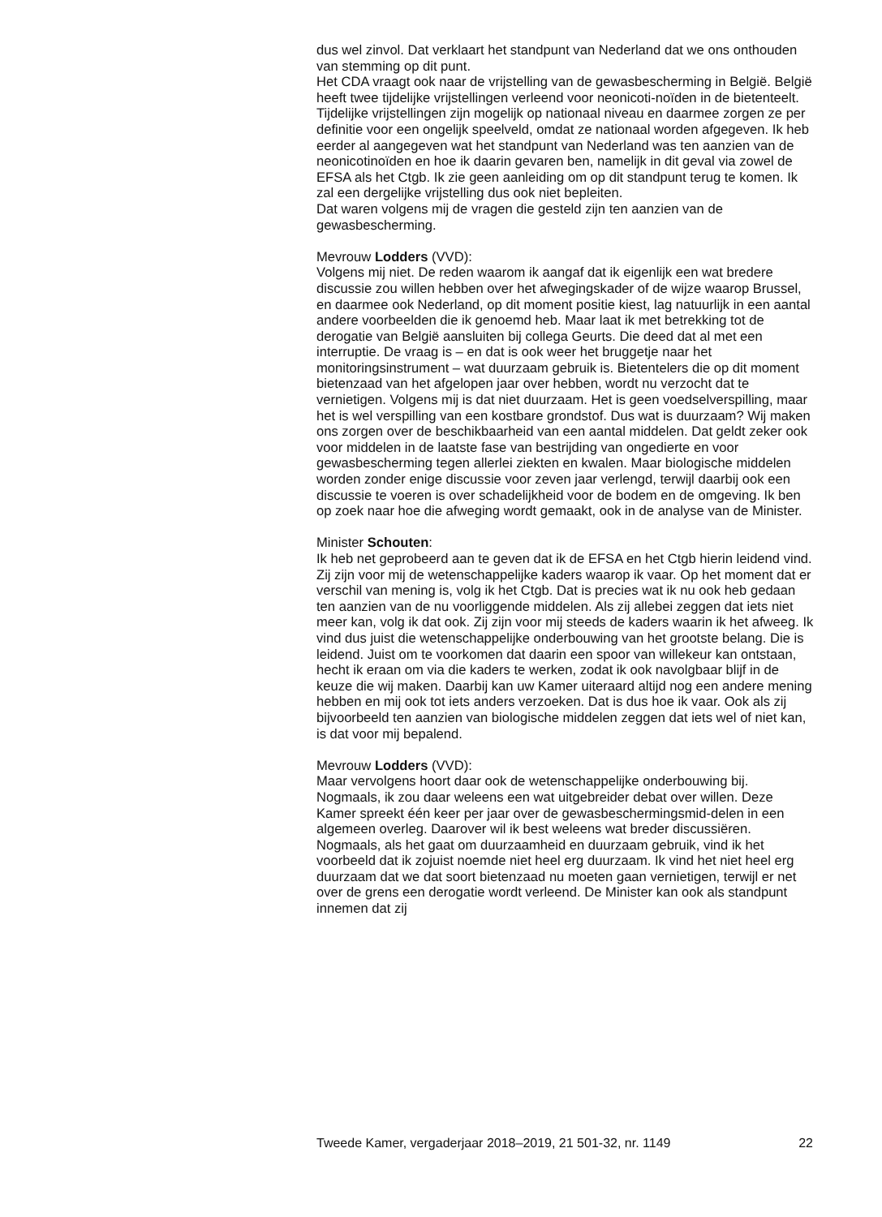dus wel zinvol. Dat verklaart het standpunt van Nederland dat we ons onthouden van stemming op dit punt.
Het CDA vraagt ook naar de vrijstelling van de gewasbescherming in België. België heeft twee tijdelijke vrijstellingen verleend voor neonicoti-noïden in de bietenteelt. Tijdelijke vrijstellingen zijn mogelijk op nationaal niveau en daarmee zorgen ze per definitie voor een ongelijk speelveld, omdat ze nationaal worden afgegeven. Ik heb eerder al aangegeven wat het standpunt van Nederland was ten aanzien van de neonicotinoïden en hoe ik daarin gevaren ben, namelijk in dit geval via zowel de EFSA als het Ctgb. Ik zie geen aanleiding om op dit standpunt terug te komen. Ik zal een dergelijke vrijstelling dus ook niet bepleiten.
Dat waren volgens mij de vragen die gesteld zijn ten aanzien van de gewasbescherming.
Mevrouw Lodders (VVD):
Volgens mij niet. De reden waarom ik aangaf dat ik eigenlijk een wat bredere discussie zou willen hebben over het afwegingskader of de wijze waarop Brussel, en daarmee ook Nederland, op dit moment positie kiest, lag natuurlijk in een aantal andere voorbeelden die ik genoemd heb. Maar laat ik met betrekking tot de derogatie van België aansluiten bij collega Geurts. Die deed dat al met een interruptie. De vraag is – en dat is ook weer het bruggetje naar het monitoringsinstrument – wat duurzaam gebruik is. Bietentelers die op dit moment bietenzaad van het afgelopen jaar over hebben, wordt nu verzocht dat te vernietigen. Volgens mij is dat niet duurzaam. Het is geen voedselverspilling, maar het is wel verspilling van een kostbare grondstof. Dus wat is duurzaam? Wij maken ons zorgen over de beschikbaarheid van een aantal middelen. Dat geldt zeker ook voor middelen in de laatste fase van bestrijding van ongedierte en voor gewasbescherming tegen allerlei ziekten en kwalen. Maar biologische middelen worden zonder enige discussie voor zeven jaar verlengd, terwijl daarbij ook een discussie te voeren is over schadelijkheid voor de bodem en de omgeving. Ik ben op zoek naar hoe die afweging wordt gemaakt, ook in de analyse van de Minister.
Minister Schouten:
Ik heb net geprobeerd aan te geven dat ik de EFSA en het Ctgb hierin leidend vind. Zij zijn voor mij de wetenschappelijke kaders waarop ik vaar. Op het moment dat er verschil van mening is, volg ik het Ctgb. Dat is precies wat ik nu ook heb gedaan ten aanzien van de nu voorliggende middelen. Als zij allebei zeggen dat iets niet meer kan, volg ik dat ook. Zij zijn voor mij steeds de kaders waarin ik het afweeg. Ik vind dus juist die wetenschappelijke onderbouwing van het grootste belang. Die is leidend. Juist om te voorkomen dat daarin een spoor van willekeur kan ontstaan, hecht ik eraan om via die kaders te werken, zodat ik ook navolgbaar blijf in de keuze die wij maken. Daarbij kan uw Kamer uiteraard altijd nog een andere mening hebben en mij ook tot iets anders verzoeken. Dat is dus hoe ik vaar. Ook als zij bijvoorbeeld ten aanzien van biologische middelen zeggen dat iets wel of niet kan, is dat voor mij bepalend.
Mevrouw Lodders (VVD):
Maar vervolgens hoort daar ook de wetenschappelijke onderbouwing bij. Nogmaals, ik zou daar weleens een wat uitgebreider debat over willen. Deze Kamer spreekt één keer per jaar over de gewasbeschermingsmid-delen in een algemeen overleg. Daarover wil ik best weleens wat breder discussiëren. Nogmaals, als het gaat om duurzaamheid en duurzaam gebruik, vind ik het voorbeeld dat ik zojuist noemde niet heel erg duurzaam. Ik vind het niet heel erg duurzaam dat we dat soort bietenzaad nu moeten gaan vernietigen, terwijl er net over de grens een derogatie wordt verleend. De Minister kan ook als standpunt innemen dat zij
Tweede Kamer, vergaderjaar 2018–2019, 21 501-32, nr. 1149 22